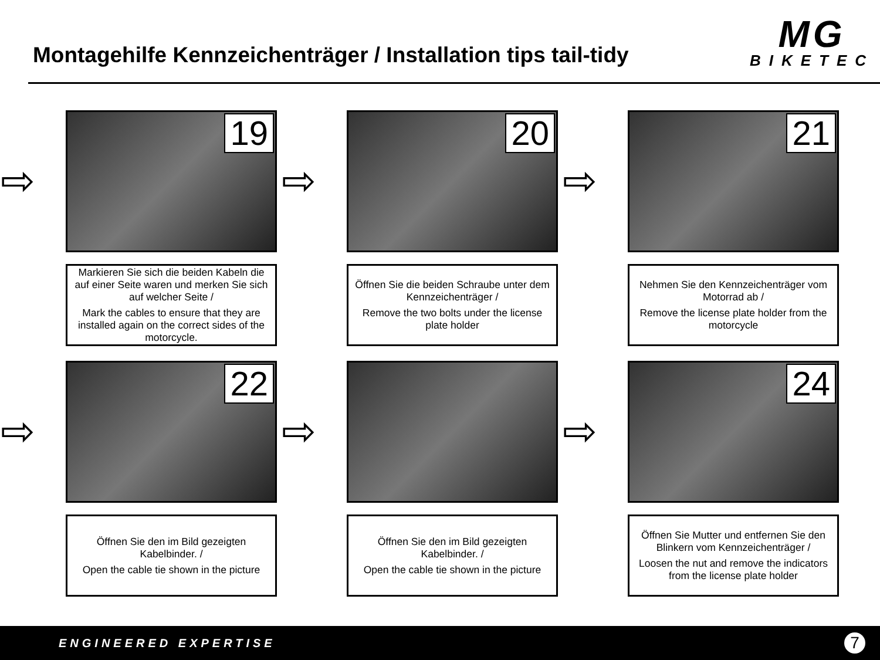Montagehilfe Kennzeichenträger / Installation tips tail-tidy
MG
BIKETEC
⇨
19
Markieren Sie sich die beiden Kabeln die auf einer Seite waren und merken Sie sich auf welcher Seite /
Mark the cables to ensure that they are installed again on the correct sides of the motorcycle.
⇨
20
Öffnen Sie die beiden Schraube unter dem Kennzeichenträger /
Remove the two bolts under the license plate holder
⇨
21
Nehmen Sie den Kennzeichenträger vom Motorrad ab /
Remove the license plate holder from the motorcycle
⇨
22
Öffnen Sie den im Bild gezeigten Kabelbinder. /
Open the cable tie shown in the picture
⇨
Öffnen Sie den im Bild gezeigten Kabelbinder. /
Open the cable tie shown in the picture
⇨
24
Öffnen Sie Mutter und entfernen Sie den Blinkern vom Kennzeichenträger /
Loosen the nut and remove the indicators from the license plate holder
ENGINEERED EXPERTISE
7